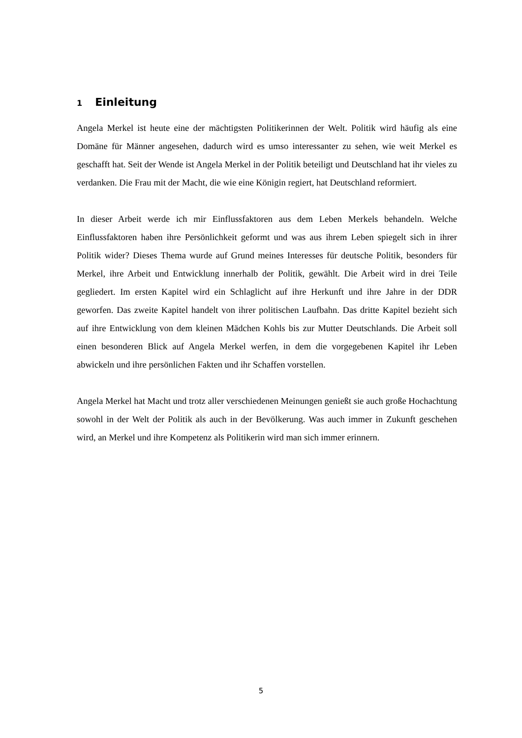1 Einleitung
Angela Merkel ist heute eine der mächtigsten Politikerinnen der Welt. Politik wird häufig als eine Domäne für Männer angesehen, dadurch wird es umso interessanter zu sehen, wie weit Merkel es geschafft hat. Seit der Wende ist Angela Merkel in der Politik beteiligt und Deutschland hat ihr vieles zu verdanken. Die Frau mit der Macht, die wie eine Königin regiert, hat Deutschland reformiert.
In dieser Arbeit werde ich mir Einflussfaktoren aus dem Leben Merkels behandeln. Welche Einflussfaktoren haben ihre Persönlichkeit geformt und was aus ihrem Leben spiegelt sich in ihrer Politik wider? Dieses Thema wurde auf Grund meines Interesses für deutsche Politik, besonders für Merkel, ihre Arbeit und Entwicklung innerhalb der Politik, gewählt. Die Arbeit wird in drei Teile gegliedert. Im ersten Kapitel wird ein Schlaglicht auf ihre Herkunft und ihre Jahre in der DDR geworfen. Das zweite Kapitel handelt von ihrer politischen Laufbahn. Das dritte Kapitel bezieht sich auf ihre Entwicklung von dem kleinen Mädchen Kohls bis zur Mutter Deutschlands. Die Arbeit soll einen besonderen Blick auf Angela Merkel werfen, in dem die vorgegebenen Kapitel ihr Leben abwickeln und ihre persönlichen Fakten und ihr Schaffen vorstellen.
Angela Merkel hat Macht und trotz aller verschiedenen Meinungen genießt sie auch große Hochachtung sowohl in der Welt der Politik als auch in der Bevölkerung. Was auch immer in Zukunft geschehen wird, an Merkel und ihre Kompetenz als Politikerin wird man sich immer erinnern.
5